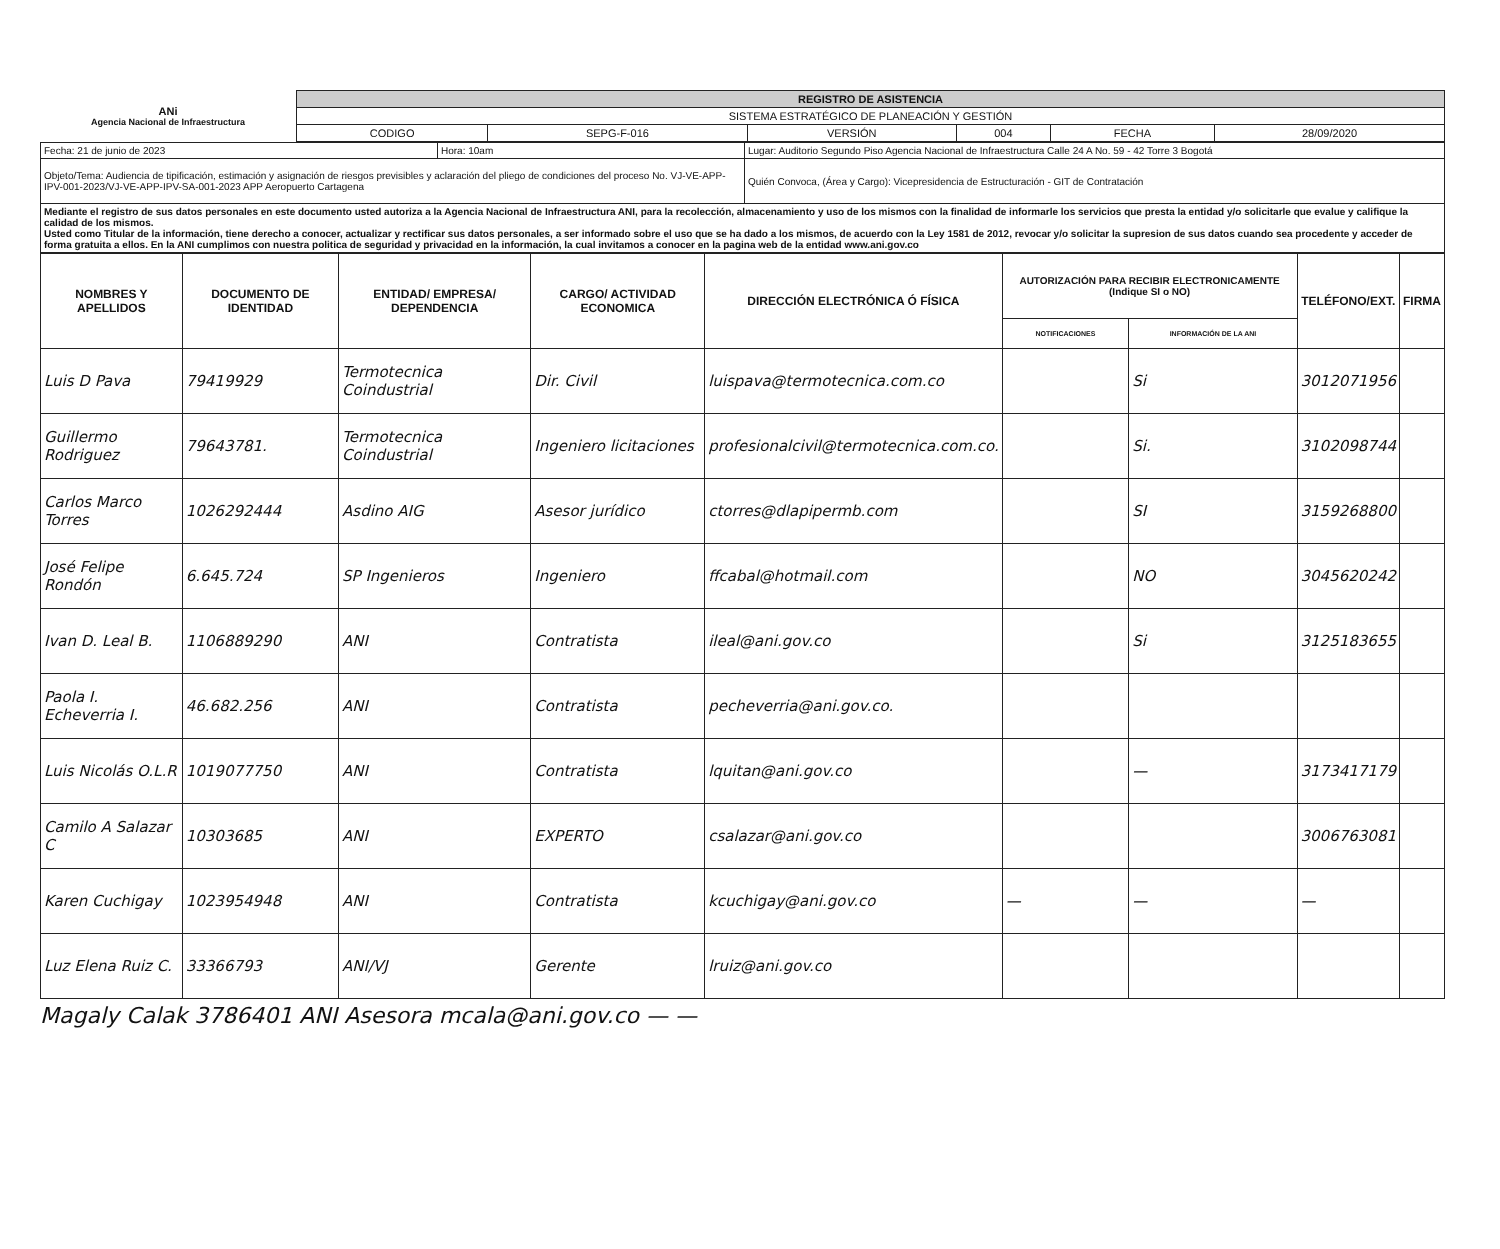| ANi Agencia Nacional de Infraestructura | REGISTRO DE ASISTENCIA | | | | | |
| | SISTEMA ESTRATÉGICO DE PLANEACIÓN Y GESTIÓN | | | | | |
| | CODIGO | SEPG-F-016 | VERSIÓN | 004 | FECHA | 28/09/2020 |
| Fecha: 21 de junio de 2023 | Hora: 10am | Lugar: Auditorio Segundo Piso Agencia Nacional de Infraestructura Calle 24 A No. 59 - 42 Torre 3 Bogotá |
| Objeto/Tema: Audiencia de tipificación, estimación y asignación de riesgos previsibles y aclaración del pliego de condiciones del proceso No. VJ-VE-APP-IPV-001-2023/VJ-VE-APP-IPV-SA-001-2023 APP Aeropuerto Cartagena | | Quién Convoca, (Área y Cargo): Vicepresidencia de Estructuración - GIT de Contratación |
| Mediante el registro de sus datos personales en este documento usted autoriza a la Agencia Nacional de Infraestructura ANI, para la recolección, almacenamiento y uso de los mismos con la finalidad de informarle los servicios que presta la entidad y/o solicitarle que evalue y califique la calidad de los mismos. Usted como Titular de la información, tiene derecho a conocer, actualizar y rectificar sus datos personales, a ser informado sobre el uso que se ha dado a los mismos, de acuerdo con la Ley 1581 de 2012, revocar y/o solicitar la supresion de sus datos cuando sea procedente y acceder de forma gratuita a ellos. En la ANI cumplimos con nuestra politica de seguridad y privacidad en la información, la cual invitamos a conocer en la pagina web de la entidad www.ani.gov.co | | |
| NOMBRES Y APELLIDOS | DOCUMENTO DE IDENTIDAD | ENTIDAD/ EMPRESA/ DEPENDENCIA | CARGO/ ACTIVIDAD ECONOMICA | DIRECCIÓN ELECTRÓNICA Ó FÍSICA | AUTORIZACIÓN PARA RECIBIR ELECTRONICAMENTE (Indique SI o NO) | | TELÉFONO/EXT. | FIRMA |
| --- | --- | --- | --- | --- | --- | --- | --- | --- |
| | | | | | NOTIFICACIONES | INFORMACIÓN DE LA ANI | | |
| Luis D Pava | 79419929 | Termotecnica Coindustrial | Dir. Civil | luispava@termotecnica.com.co | | Si | 3012071956 | |
| Guillermo Rodriguez | 79643781. | Termotecnica Coindustrial | Ingeniero licitaciones | profesionalcivil@termotecnica.com.co. | | Si. | 3102098744 | |
| Carlos Marco Torres | 1026292444 | Asdino AIG | Asesor jurídico | ctorres@dlapipermb.com | | SI | 3159268800 | |
| José Felipe Rondón | 6.645.724 | SP Ingenieros | Ingeniero | ffcabal@hotmail.com | | NO | 3045620242 | |
| Ivan D. Leal B. | 1106889290 | ANI | Contratista | ileal@ani.gov.co | | Si | 3125183655 | |
| Paola I. Echeverria I. | 46.682.256 | ANI | Contratista | pecheverria@ani.gov.co. | | | | |
| Luis Nicolás O.L.R | 1019077750 | ANI | Contratista | lquitan@ani.gov.co | | — | 3173417179 | |
| Camilo A Salazar C | 10303685 | ANI | EXPERTO | csalazar@ani.gov.co | | | 3006763081 | |
| Karen Cuchigay | 1023954948 | ANI | Contratista | kcuchigay@ani.gov.co | — | — | — | |
| Luz Elena Ruiz C. | 33366793 | ANI/VJ | Gerente | lruiz@ani.gov.co | | | | |
Magaly Calak 3786401 ANI Asesora mcala@ani.gov.co — —